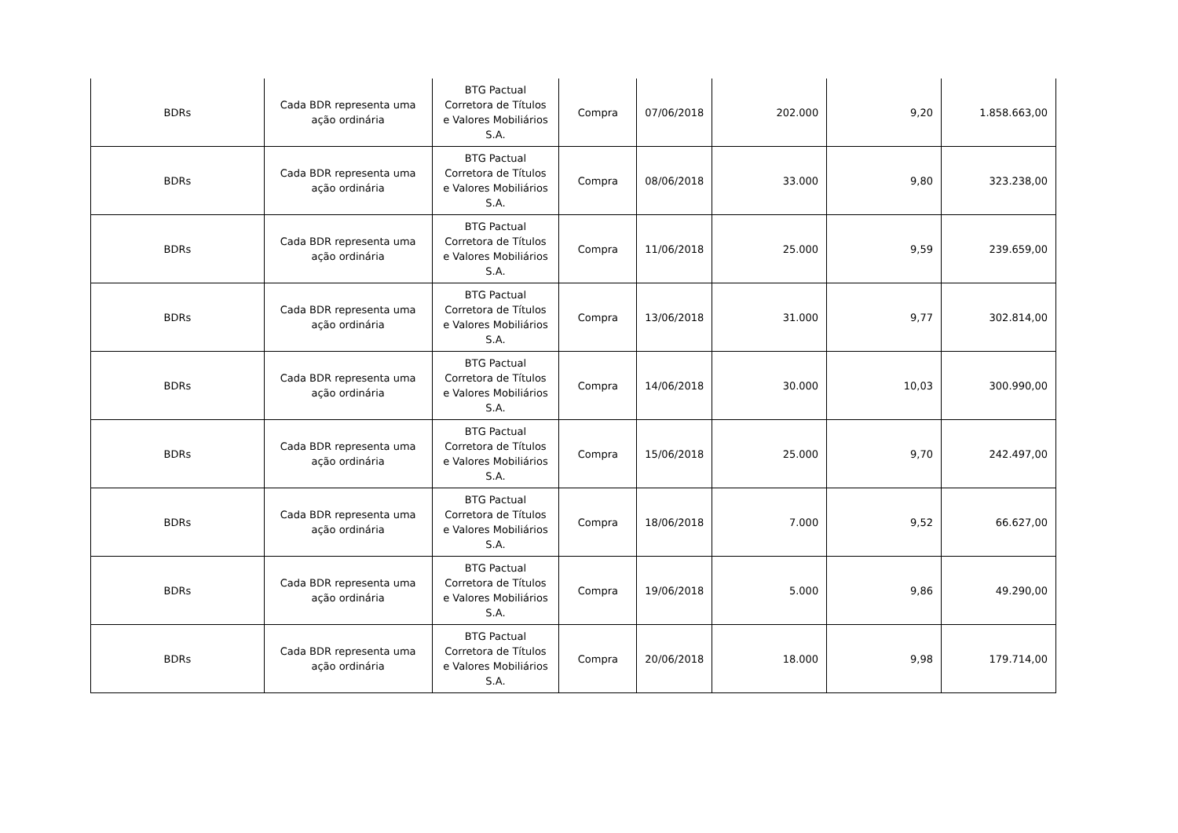| BDRs | Cada BDR representa uma ação ordinária | BTG Pactual Corretora de Títulos e Valores Mobiliários S.A. | Compra | 07/06/2018 | 202.000 | 9,20 | 1.858.663,00 |
| BDRs | Cada BDR representa uma ação ordinária | BTG Pactual Corretora de Títulos e Valores Mobiliários S.A. | Compra | 08/06/2018 | 33.000 | 9,80 | 323.238,00 |
| BDRs | Cada BDR representa uma ação ordinária | BTG Pactual Corretora de Títulos e Valores Mobiliários S.A. | Compra | 11/06/2018 | 25.000 | 9,59 | 239.659,00 |
| BDRs | Cada BDR representa uma ação ordinária | BTG Pactual Corretora de Títulos e Valores Mobiliários S.A. | Compra | 13/06/2018 | 31.000 | 9,77 | 302.814,00 |
| BDRs | Cada BDR representa uma ação ordinária | BTG Pactual Corretora de Títulos e Valores Mobiliários S.A. | Compra | 14/06/2018 | 30.000 | 10,03 | 300.990,00 |
| BDRs | Cada BDR representa uma ação ordinária | BTG Pactual Corretora de Títulos e Valores Mobiliários S.A. | Compra | 15/06/2018 | 25.000 | 9,70 | 242.497,00 |
| BDRs | Cada BDR representa uma ação ordinária | BTG Pactual Corretora de Títulos e Valores Mobiliários S.A. | Compra | 18/06/2018 | 7.000 | 9,52 | 66.627,00 |
| BDRs | Cada BDR representa uma ação ordinária | BTG Pactual Corretora de Títulos e Valores Mobiliários S.A. | Compra | 19/06/2018 | 5.000 | 9,86 | 49.290,00 |
| BDRs | Cada BDR representa uma ação ordinária | BTG Pactual Corretora de Títulos e Valores Mobiliários S.A. | Compra | 20/06/2018 | 18.000 | 9,98 | 179.714,00 |